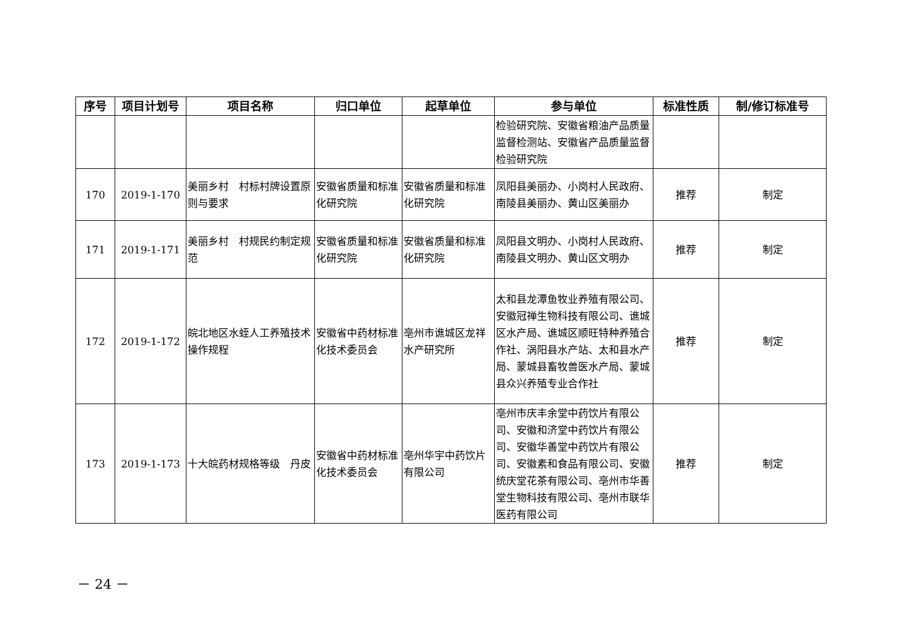| 序号 | 项目计划号 | 项目名称 | 归口单位 | 起草单位 | 参与单位 | 标准性质 | 制/修订标准号 |
| --- | --- | --- | --- | --- | --- | --- | --- |
| | | | | | 检验研究院、安徽省粮油产品质量监督检测站、安徽省产品质量监督检验研究院 | | |
| 170 | 2019-1-170 | 美丽乡村 村标村牌设置原则与要求 | 安徽省质量和标准化研究院 | 安徽省质量和标准化研究院 | 凤阳县美丽办、小岗村人民政府、南陵县美丽办、黄山区美丽办 | 推荐 | 制定 |
| 171 | 2019-1-171 | 美丽乡村 村规民约制定规范 | 安徽省质量和标准化研究院 | 安徽省质量和标准化研究院 | 凤阳县文明办、小岗村人民政府、南陵县文明办、黄山区文明办 | 推荐 | 制定 |
| 172 | 2019-1-172 | 皖北地区水蛭人工养殖技术操作规程 | 安徽省中药材标准化技术委员会 | 亳州市谯城区龙祥水产研究所 | 太和县龙潭鱼牧业养殖有限公司、安徽冠禅生物科技有限公司、谯城区水产局、谯城区顺旺特种养殖合作社、涡阳县水产站、太和县水产局、蒙城县畜牧兽医水产局、蒙城县众兴养殖专业合作社 | 推荐 | 制定 |
| 173 | 2019-1-173 | 十大皖药材规格等级 丹皮 | 安徽省中药材标准化技术委员会 | 亳州华宇中药饮片有限公司 | 亳州市庆丰余堂中药饮片有限公司、安徽和济堂中药饮片有限公司、安徽华善堂中药饮片有限公司、安徽素和食品有限公司、安徽统庆堂花茶有限公司、亳州市华善堂生物科技有限公司、亳州市联华医药有限公司 | 推荐 | 制定 |
－ 24 －